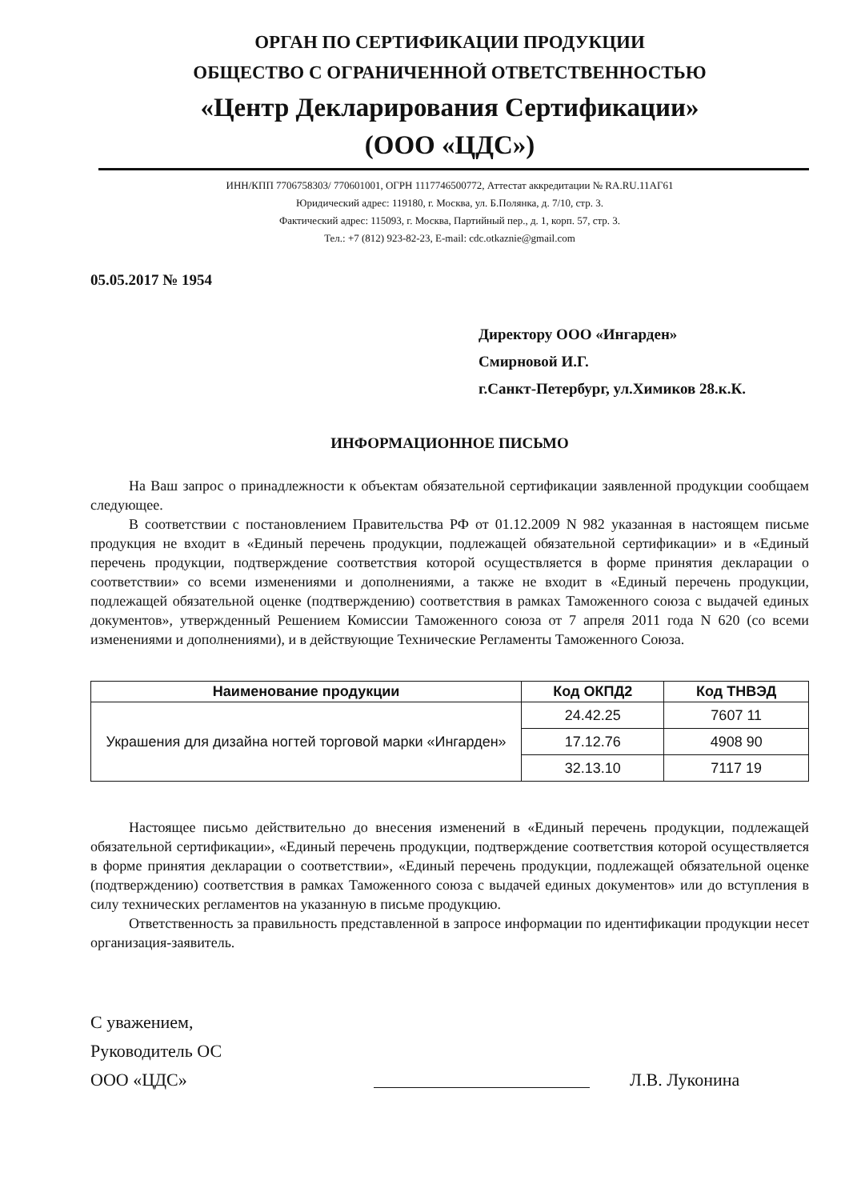ОРГАН ПО СЕРТИФИКАЦИИ ПРОДУКЦИИ
ОБЩЕСТВО С ОГРАНИЧЕННОЙ ОТВЕТСТВЕННОСТЬЮ
«Центр Декларирования Сертификации»
(ООО «ЦДС»)
ИНН/КПП 7706758303/ 770601001, ОГРН 1117746500772, Аттестат аккредитации № RA.RU.11АГ61
Юридический адрес: 119180, г. Москва, ул. Б.Полянка, д. 7/10, стр. 3.
Фактический адрес: 115093, г. Москва, Партийный пер., д. 1, корп. 57, стр. 3.
Тел.: +7 (812) 923-82-23, E-mail: cdc.otkaznie@gmail.com
05.05.2017 № 1954
Директору ООО «Ингарден»
Смирновой И.Г.
г.Санкт-Петербург, ул.Химиков 28.к.К.
ИНФОРМАЦИОННОЕ ПИСЬМО
На Ваш запрос о принадлежности к объектам обязательной сертификации заявленной продукции сообщаем следующее.
В соответствии с постановлением Правительства РФ от 01.12.2009 N 982 указанная в настоящем письме продукция не входит в «Единый перечень продукции, подлежащей обязательной сертификации» и в «Единый перечень продукции, подтверждение соответствия которой осуществляется в форме принятия декларации о соответствии» со всеми изменениями и дополнениями, а также не входит в «Единый перечень продукции, подлежащей обязательной оценке (подтверждению) соответствия в рамках Таможенного союза с выдачей единых документов», утвержденный Решением Комиссии Таможенного союза от 7 апреля 2011 года N 620 (со всеми изменениями и дополнениями), и в действующие Технические Регламенты Таможенного Союза.
| Наименование продукции | Код ОКПД2 | Код ТНВЭД |
| --- | --- | --- |
| Украшения для дизайна ногтей торговой марки «Ингарден» | 24.42.25 | 7607 11 |
| | 17.12.76 | 4908 90 |
| | 32.13.10 | 7117 19 |
Настоящее письмо действительно до внесения изменений в «Единый перечень продукции, подлежащей обязательной сертификации», «Единый перечень продукции, подтверждение соответствия которой осуществляется в форме принятия декларации о соответствии», «Единый перечень продукции, подлежащей обязательной оценке (подтверждению) соответствия в рамках Таможенного союза с выдачей единых документов» или до вступления в силу технических регламентов на указанную в письме продукцию.
Ответственность за правильность представленной в запросе информации по идентификации продукции несет организация-заявитель.
С уважением,
Руководитель ОС
ООО «ЦДС»
Л.В. Луконина